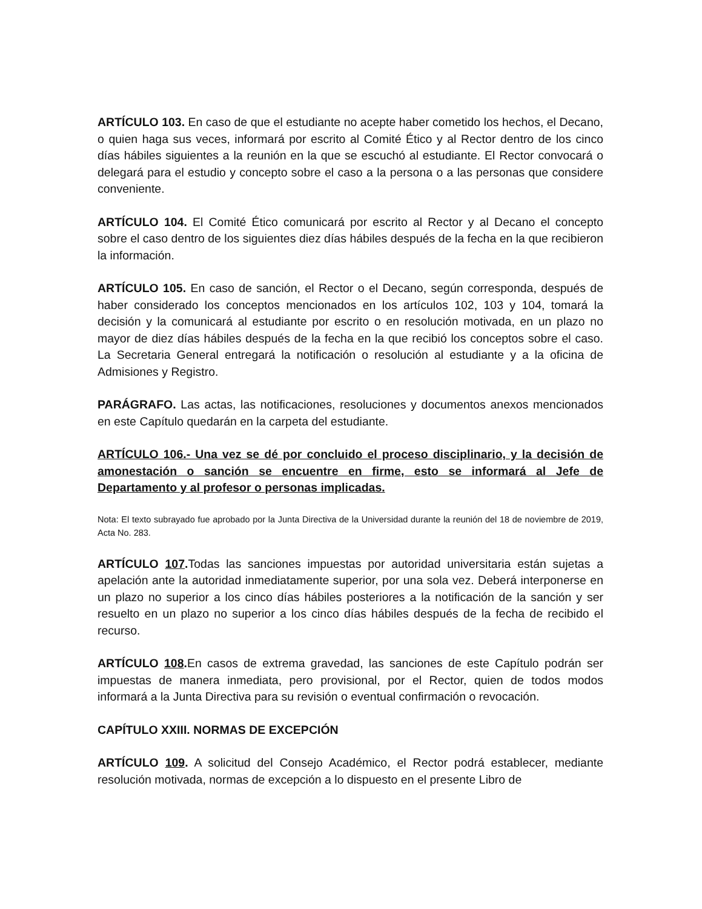ARTÍCULO 103. En caso de que el estudiante no acepte haber cometido los hechos, el Decano, o quien haga sus veces, informará por escrito al Comité Ético y al Rector dentro de los cinco días hábiles siguientes a la reunión en la que se escuchó al estudiante. El Rector convocará o delegará para el estudio y concepto sobre el caso a la persona o a las personas que considere conveniente.
ARTÍCULO 104. El Comité Ético comunicará por escrito al Rector y al Decano el concepto sobre el caso dentro de los siguientes diez días hábiles después de la fecha en la que recibieron la información.
ARTÍCULO 105. En caso de sanción, el Rector o el Decano, según corresponda, después de haber considerado los conceptos mencionados en los artículos 102, 103 y 104, tomará la decisión y la comunicará al estudiante por escrito o en resolución motivada, en un plazo no mayor de diez días hábiles después de la fecha en la que recibió los conceptos sobre el caso. La Secretaria General entregará la notificación o resolución al estudiante y a la oficina de Admisiones y Registro.
PARÁGRAFO. Las actas, las notificaciones, resoluciones y documentos anexos mencionados en este Capítulo quedarán en la carpeta del estudiante.
ARTÍCULO 106.- Una vez se dé por concluido el proceso disciplinario, y la decisión de amonestación o sanción se encuentre en firme, esto se informará al Jefe de Departamento y al profesor o personas implicadas.
Nota: El texto subrayado fue aprobado por la Junta Directiva de la Universidad durante la reunión del 18 de noviembre de 2019, Acta No. 283.
ARTÍCULO 107. Todas las sanciones impuestas por autoridad universitaria están sujetas a apelación ante la autoridad inmediatamente superior, por una sola vez. Deberá interponerse en un plazo no superior a los cinco días hábiles posteriores a la notificación de la sanción y ser resuelto en un plazo no superior a los cinco días hábiles después de la fecha de recibido el recurso.
ARTÍCULO 108. En casos de extrema gravedad, las sanciones de este Capítulo podrán ser impuestas de manera inmediata, pero provisional, por el Rector, quien de todos modos informará a la Junta Directiva para su revisión o eventual confirmación o revocación.
CAPÍTULO XXIII. NORMAS DE EXCEPCIÓN
ARTÍCULO 109. A solicitud del Consejo Académico, el Rector podrá establecer, mediante resolución motivada, normas de excepción a lo dispuesto en el presente Libro de